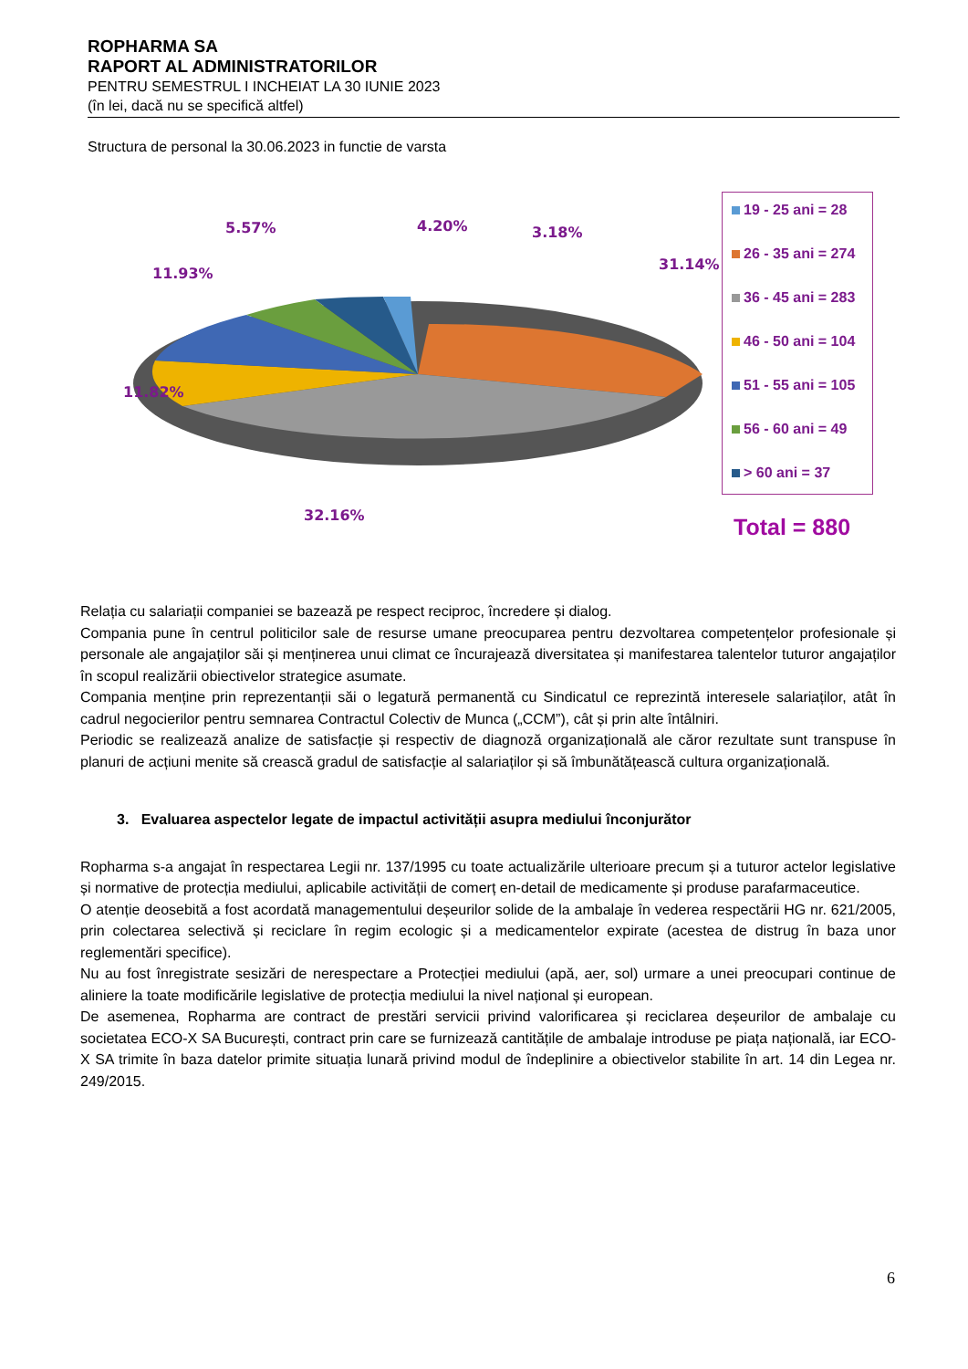ROPHARMA SA
RAPORT AL ADMINISTRATORILOR
PENTRU SEMESTRUL I INCHEIAT LA 30 IUNIE 2023
(în lei, dacă nu se specifică altfel)
Structura de personal la 30.06.2023 in functie de varsta
5.57% 4.20% 3.18%
11.93%
31.14%
11.82%
32.16%
19 - 25 ani = 28
26 - 35 ani = 274
36 - 45 ani = 283
46 - 50 ani = 104
51 - 55 ani = 105
56 - 60 ani = 49
> 60 ani = 37
Total = 880
Relația cu salariații companiei se bazează pe respect reciproc, încredere și dialog.
Compania pune în centrul politicilor sale de resurse umane preocuparea pentru dezvoltarea competențelor profesionale și personale ale angajaților săi și menținerea unui climat ce încurajează diversitatea și manifestarea talentelor tuturor angajaților în scopul realizării obiectivelor strategice asumate.
Compania menține prin reprezentanții săi o legatură permanentă cu Sindicatul ce reprezintă interesele salariaților, atât în cadrul negocierilor pentru semnarea Contractul Colectiv de Munca („CCM”), cât și prin alte întâlniri.
Periodic se realizează analize de satisfacție și respectiv de diagnoză organizațională ale căror rezultate sunt transpuse în planuri de acțiuni menite să crească gradul de satisfacție al salariaților și să îmbunătățească cultura organizațională.
3. Evaluarea aspectelor legate de impactul activității asupra mediului înconjurător
Ropharma s-a angajat în respectarea Legii nr. 137/1995 cu toate actualizările ulterioare precum și a tuturor actelor legislative și normative de protecția mediului, aplicabile activității de comerț en-detail de medicamente și produse parafarmaceutice.
O atenție deosebită a fost acordată managementului deșeurilor solide de la ambalaje în vederea respectării HG nr. 621/2005, prin colectarea selectivă și reciclare în regim ecologic și a medicamentelor expirate (acestea de distrug în baza unor reglementări specifice).
Nu au fost înregistrate sesizări de nerespectare a Protecției mediului (apă, aer, sol) urmare a unei preocupari continue de aliniere la toate modificările legislative de protecția mediului la nivel național și european.
De asemenea, Ropharma are contract de prestări servicii privind valorificarea și reciclarea deșeurilor de ambalaje cu societatea ECO-X SA București, contract prin care se furnizează cantitățile de ambalaje introduse pe piața națională, iar ECO-X SA trimite în baza datelor primite situația lunară privind modul de îndeplinire a obiectivelor stabilite în art. 14 din Legea nr. 249/2015.
6